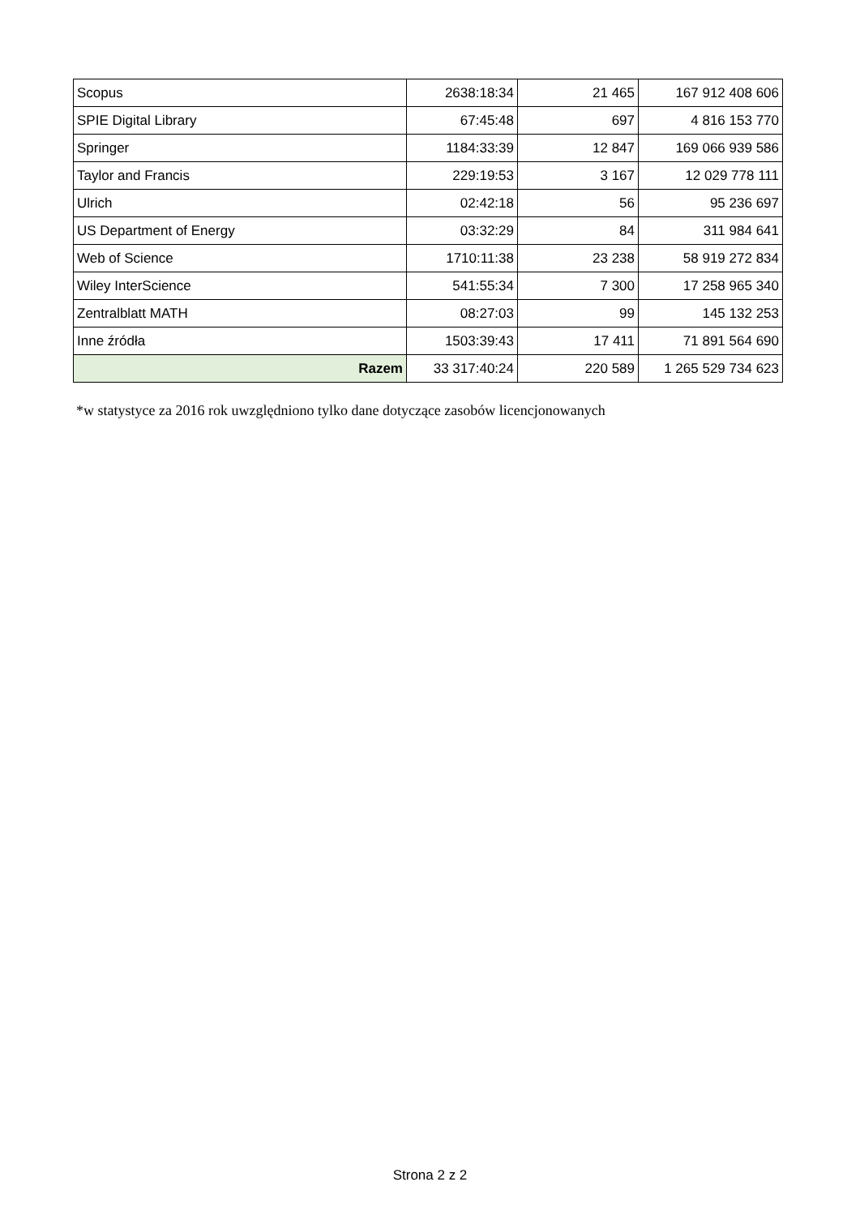| Scopus | 2638:18:34 | 21 465 | 167 912 408 606 |
| SPIE Digital Library | 67:45:48 | 697 | 4 816 153 770 |
| Springer | 1184:33:39 | 12 847 | 169 066 939 586 |
| Taylor and Francis | 229:19:53 | 3 167 | 12 029 778 111 |
| Ulrich | 02:42:18 | 56 | 95 236 697 |
| US Department of Energy | 03:32:29 | 84 | 311 984 641 |
| Web of Science | 1710:11:38 | 23 238 | 58 919 272 834 |
| Wiley InterScience | 541:55:34 | 7 300 | 17 258 965 340 |
| Zentralblatt MATH | 08:27:03 | 99 | 145 132 253 |
| Inne źródła | 1503:39:43 | 17 411 | 71 891 564 690 |
| Razem | 33 317:40:24 | 220 589 | 1 265 529 734 623 |
*w statystyce za 2016 rok uwzględniono tylko dane dotyczące zasobów licencjonowanych
Strona 2 z 2